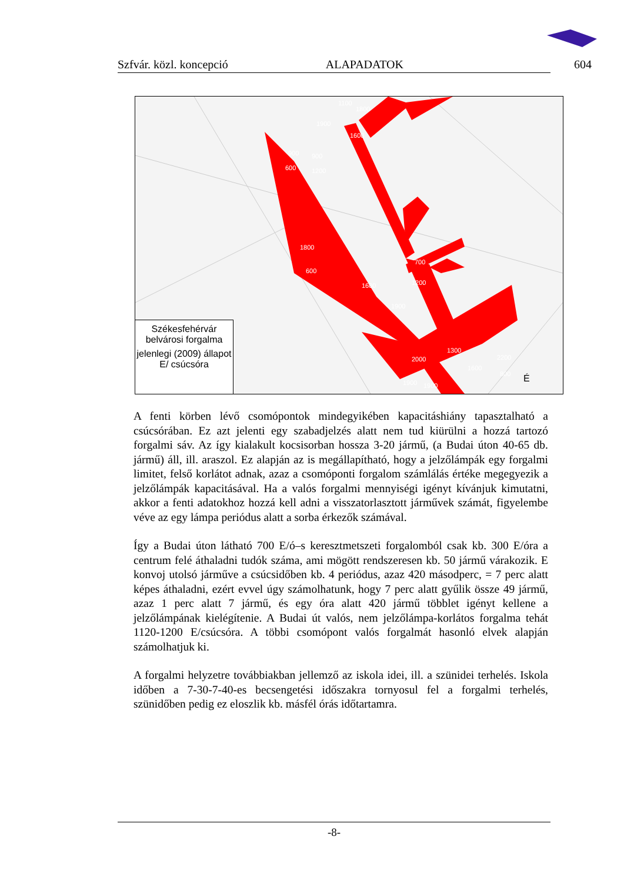Szfvár. közl. koncepció ALAPADATOK 604
1900
1800
1100
1600
900 900
600 1200
1800
600
1600 1200
700
1900
2000
1300
1600
2200
800
1900 1900
É
Székesfehérvár
belvárosi forgalma
jelenlegi (2009) állapot
E/ csúcsóra
A fenti körben lévő csomópontok mindegyikében kapacitáshiány tapasztalható a csúcsórában. Ez azt jelenti egy szabadjelzés alatt nem tud kiürülni a hozzá tartozó forgalmi sáv. Az így kialakult kocsisorban hossza 3-20 jármű, (a Budai úton 40-65 db. jármű) áll, ill. araszol. Ez alapján az is megállapítható, hogy a jelzőlámpák egy forgalmi limitet, felső korlátot adnak, azaz a csomóponti forgalom számlálás értéke megegyezik a jelzőlámpák kapacitásával. Ha a valós forgalmi mennyiségi igényt kívánjuk kimutatni, akkor a fenti adatokhoz hozzá kell adni a visszatorlasztott járművek számát, figyelembe véve az egy lámpa periódus alatt a sorba érkezők számával.
Így a Budai úton látható 700 E/ó–s keresztmetszeti forgalomból csak kb. 300 E/óra a centrum felé áthaladni tudók száma, ami mögött rendszeresen kb. 50 jármű várakozik. E konvoj utolsó járműve a csúcsidőben kb. 4 periódus, azaz 420 másodperc, = 7 perc alatt képes áthaladni, ezért evvel úgy számolhatunk, hogy 7 perc alatt gyűlik össze 49 jármű, azaz 1 perc alatt 7 jármű, és egy óra alatt 420 jármű többlet igényt kellene a jelzőlámpának kielégítenie. A Budai út valós, nem jelzőlámpa-korlátos forgalma tehát 1120-1200 E/csúcsóra. A többi csomópont valós forgalmát hasonló elvek alapján számolhatjuk ki.
A forgalmi helyzetre továbbiakban jellemző az iskola idei, ill. a szünidei terhelés. Iskola időben a 7-30-7-40-es becsengetési időszakra tornyosul fel a forgalmi terhelés, szünidőben pedig ez eloszlik kb. másfél órás időtartamra.
-8-